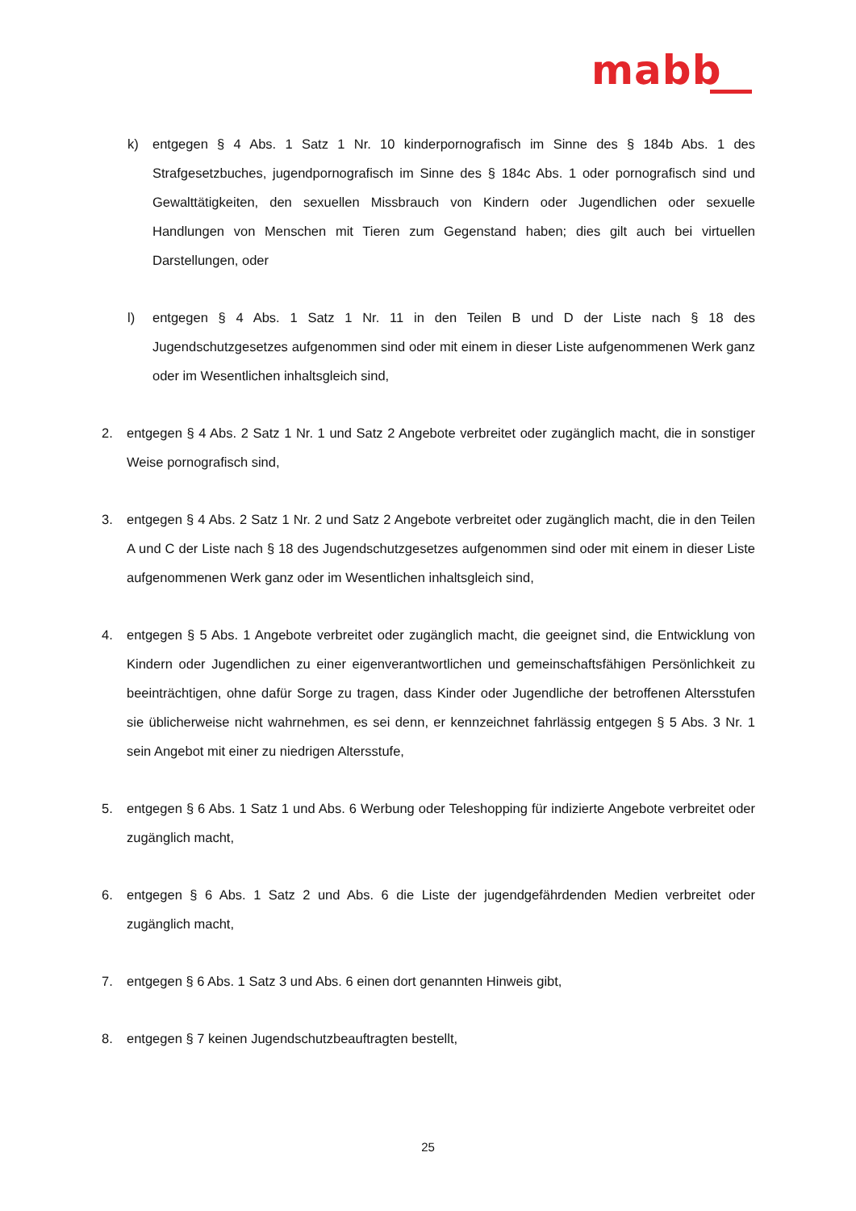mabb
k) entgegen § 4 Abs. 1 Satz 1 Nr. 10 kinderpornografisch im Sinne des § 184b Abs. 1 des Strafgesetzbuches, jugendpornografisch im Sinne des § 184c Abs. 1 oder pornografisch sind und Gewalttätigkeiten, den sexuellen Missbrauch von Kindern oder Jugendlichen oder sexuelle Handlungen von Menschen mit Tieren zum Gegenstand haben; dies gilt auch bei virtuellen Darstellungen, oder
l) entgegen § 4 Abs. 1 Satz 1 Nr. 11 in den Teilen B und D der Liste nach § 18 des Jugendschutzgesetzes aufgenommen sind oder mit einem in dieser Liste aufgenommenen Werk ganz oder im Wesentlichen inhaltsgleich sind,
2. entgegen § 4 Abs. 2 Satz 1 Nr. 1 und Satz 2 Angebote verbreitet oder zugänglich macht, die in sonstiger Weise pornografisch sind,
3. entgegen § 4 Abs. 2 Satz 1 Nr. 2 und Satz 2 Angebote verbreitet oder zugänglich macht, die in den Teilen A und C der Liste nach § 18 des Jugendschutzgesetzes aufgenommen sind oder mit einem in dieser Liste aufgenommenen Werk ganz oder im Wesentlichen inhaltsgleich sind,
4. entgegen § 5 Abs. 1 Angebote verbreitet oder zugänglich macht, die geeignet sind, die Entwicklung von Kindern oder Jugendlichen zu einer eigenverantwortlichen und gemeinschaftsfähigen Persönlichkeit zu beeinträchtigen, ohne dafür Sorge zu tragen, dass Kinder oder Jugendliche der betroffenen Altersstufen sie üblicherweise nicht wahrnehmen, es sei denn, er kennzeichnet fahrlässig entgegen § 5 Abs. 3 Nr. 1 sein Angebot mit einer zu niedrigen Altersstufe,
5. entgegen § 6 Abs. 1 Satz 1 und Abs. 6 Werbung oder Teleshopping für indizierte Angebote verbreitet oder zugänglich macht,
6. entgegen § 6 Abs. 1 Satz 2 und Abs. 6 die Liste der jugendgefährdenden Medien verbreitet oder zugänglich macht,
7. entgegen § 6 Abs. 1 Satz 3 und Abs. 6 einen dort genannten Hinweis gibt,
8. entgegen § 7 keinen Jugendschutzbeauftragten bestellt,
25